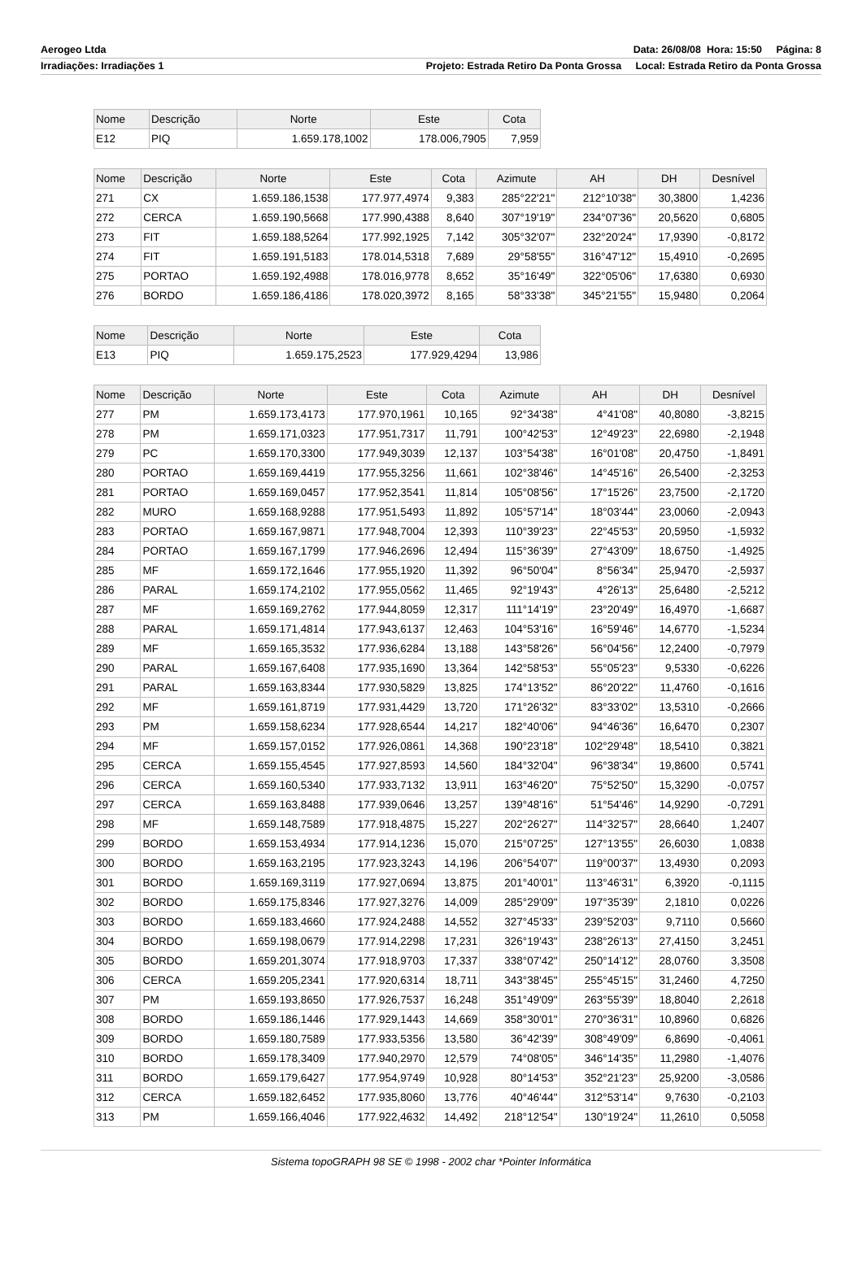Aerogeo Ltda Data: 26/08/08 Hora: 15:50 Página: 8
Irradiações: Irradiações 1 Projeto: Estrada Retiro Da Ponta Grossa Local: Estrada Retiro da Ponta Grossa
| Nome | Descrição | Norte | Este | Cota |
| --- | --- | --- | --- | --- |
| E12 | PIQ | 1.659.178,1002 | 178.006,7905 | 7,959 |
| Nome | Descrição | Norte | Este | Cota | Azimute | AH | DH | Desnível |
| --- | --- | --- | --- | --- | --- | --- | --- | --- |
| 271 | CX | 1.659.186,1538 | 177.977,4974 | 9,383 | 285°22'21" | 212°10'38" | 30,3800 | 1,4236 |
| 272 | CERCA | 1.659.190,5668 | 177.990,4388 | 8,640 | 307°19'19" | 234°07'36" | 20,5620 | 0,6805 |
| 273 | FIT | 1.659.188,5264 | 177.992,1925 | 7,142 | 305°32'07" | 232°20'24" | 17,9390 | -0,8172 |
| 274 | FIT | 1.659.191,5183 | 178.014,5318 | 7,689 | 29°58'55" | 316°47'12" | 15,4910 | -0,2695 |
| 275 | PORTAO | 1.659.192,4988 | 178.016,9778 | 8,652 | 35°16'49" | 322°05'06" | 17,6380 | 0,6930 |
| 276 | BORDO | 1.659.186,4186 | 178.020,3972 | 8,165 | 58°33'38" | 345°21'55" | 15,9480 | 0,2064 |
| Nome | Descrição | Norte | Este | Cota |
| --- | --- | --- | --- | --- |
| E13 | PIQ | 1.659.175,2523 | 177.929,4294 | 13,986 |
| Nome | Descrição | Norte | Este | Cota | Azimute | AH | DH | Desnível |
| --- | --- | --- | --- | --- | --- | --- | --- | --- |
| 277 | PM | 1.659.173,4173 | 177.970,1961 | 10,165 | 92°34'38" | 4°41'08" | 40,8080 | -3,8215 |
| 278 | PM | 1.659.171,0323 | 177.951,7317 | 11,791 | 100°42'53" | 12°49'23" | 22,6980 | -2,1948 |
| 279 | PC | 1.659.170,3300 | 177.949,3039 | 12,137 | 103°54'38" | 16°01'08" | 20,4750 | -1,8491 |
| 280 | PORTAO | 1.659.169,4419 | 177.955,3256 | 11,661 | 102°38'46" | 14°45'16" | 26,5400 | -2,3253 |
| 281 | PORTAO | 1.659.169,0457 | 177.952,3541 | 11,814 | 105°08'56" | 17°15'26" | 23,7500 | -2,1720 |
| 282 | MURO | 1.659.168,9288 | 177.951,5493 | 11,892 | 105°57'14" | 18°03'44" | 23,0060 | -2,0943 |
| 283 | PORTAO | 1.659.167,9871 | 177.948,7004 | 12,393 | 110°39'23" | 22°45'53" | 20,5950 | -1,5932 |
| 284 | PORTAO | 1.659.167,1799 | 177.946,2696 | 12,494 | 115°36'39" | 27°43'09" | 18,6750 | -1,4925 |
| 285 | MF | 1.659.172,1646 | 177.955,1920 | 11,392 | 96°50'04" | 8°56'34" | 25,9470 | -2,5937 |
| 286 | PARAL | 1.659.174,2102 | 177.955,0562 | 11,465 | 92°19'43" | 4°26'13" | 25,6480 | -2,5212 |
| 287 | MF | 1.659.169,2762 | 177.944,8059 | 12,317 | 111°14'19" | 23°20'49" | 16,4970 | -1,6687 |
| 288 | PARAL | 1.659.171,4814 | 177.943,6137 | 12,463 | 104°53'16" | 16°59'46" | 14,6770 | -1,5234 |
| 289 | MF | 1.659.165,3532 | 177.936,6284 | 13,188 | 143°58'26" | 56°04'56" | 12,2400 | -0,7979 |
| 290 | PARAL | 1.659.167,6408 | 177.935,1690 | 13,364 | 142°58'53" | 55°05'23" | 9,5330 | -0,6226 |
| 291 | PARAL | 1.659.163,8344 | 177.930,5829 | 13,825 | 174°13'52" | 86°20'22" | 11,4760 | -0,1616 |
| 292 | MF | 1.659.161,8719 | 177.931,4429 | 13,720 | 171°26'32" | 83°33'02" | 13,5310 | -0,2666 |
| 293 | PM | 1.659.158,6234 | 177.928,6544 | 14,217 | 182°40'06" | 94°46'36" | 16,6470 | 0,2307 |
| 294 | MF | 1.659.157,0152 | 177.926,0861 | 14,368 | 190°23'18" | 102°29'48" | 18,5410 | 0,3821 |
| 295 | CERCA | 1.659.155,4545 | 177.927,8593 | 14,560 | 184°32'04" | 96°38'34" | 19,8600 | 0,5741 |
| 296 | CERCA | 1.659.160,5340 | 177.933,7132 | 13,911 | 163°46'20" | 75°52'50" | 15,3290 | -0,0757 |
| 297 | CERCA | 1.659.163,8488 | 177.939,0646 | 13,257 | 139°48'16" | 51°54'46" | 14,9290 | -0,7291 |
| 298 | MF | 1.659.148,7589 | 177.918,4875 | 15,227 | 202°26'27" | 114°32'57" | 28,6640 | 1,2407 |
| 299 | BORDO | 1.659.153,4934 | 177.914,1236 | 15,070 | 215°07'25" | 127°13'55" | 26,6030 | 1,0838 |
| 300 | BORDO | 1.659.163,2195 | 177.923,3243 | 14,196 | 206°54'07" | 119°00'37" | 13,4930 | 0,2093 |
| 301 | BORDO | 1.659.169,3119 | 177.927,0694 | 13,875 | 201°40'01" | 113°46'31" | 6,3920 | -0,1115 |
| 302 | BORDO | 1.659.175,8346 | 177.927,3276 | 14,009 | 285°29'09" | 197°35'39" | 2,1810 | 0,0226 |
| 303 | BORDO | 1.659.183,4660 | 177.924,2488 | 14,552 | 327°45'33" | 239°52'03" | 9,7110 | 0,5660 |
| 304 | BORDO | 1.659.198,0679 | 177.914,2298 | 17,231 | 326°19'43" | 238°26'13" | 27,4150 | 3,2451 |
| 305 | BORDO | 1.659.201,3074 | 177.918,9703 | 17,337 | 338°07'42" | 250°14'12" | 28,0760 | 3,3508 |
| 306 | CERCA | 1.659.205,2341 | 177.920,6314 | 18,711 | 343°38'45" | 255°45'15" | 31,2460 | 4,7250 |
| 307 | PM | 1.659.193,8650 | 177.926,7537 | 16,248 | 351°49'09" | 263°55'39" | 18,8040 | 2,2618 |
| 308 | BORDO | 1.659.186,1446 | 177.929,1443 | 14,669 | 358°30'01" | 270°36'31" | 10,8960 | 0,6826 |
| 309 | BORDO | 1.659.180,7589 | 177.933,5356 | 13,580 | 36°42'39" | 308°49'09" | 6,8690 | -0,4061 |
| 310 | BORDO | 1.659.178,3409 | 177.940,2970 | 12,579 | 74°08'05" | 346°14'35" | 11,2980 | -1,4076 |
| 311 | BORDO | 1.659.179,6427 | 177.954,9749 | 10,928 | 80°14'53" | 352°21'23" | 25,9200 | -3,0586 |
| 312 | CERCA | 1.659.182,6452 | 177.935,8060 | 13,776 | 40°46'44" | 312°53'14" | 9,7630 | -0,2103 |
| 313 | PM | 1.659.166,4046 | 177.922,4632 | 14,492 | 218°12'54" | 130°19'24" | 11,2610 | 0,5058 |
Sistema topoGRAPH 98 SE © 1998 - 2002 char *Pointer Informática